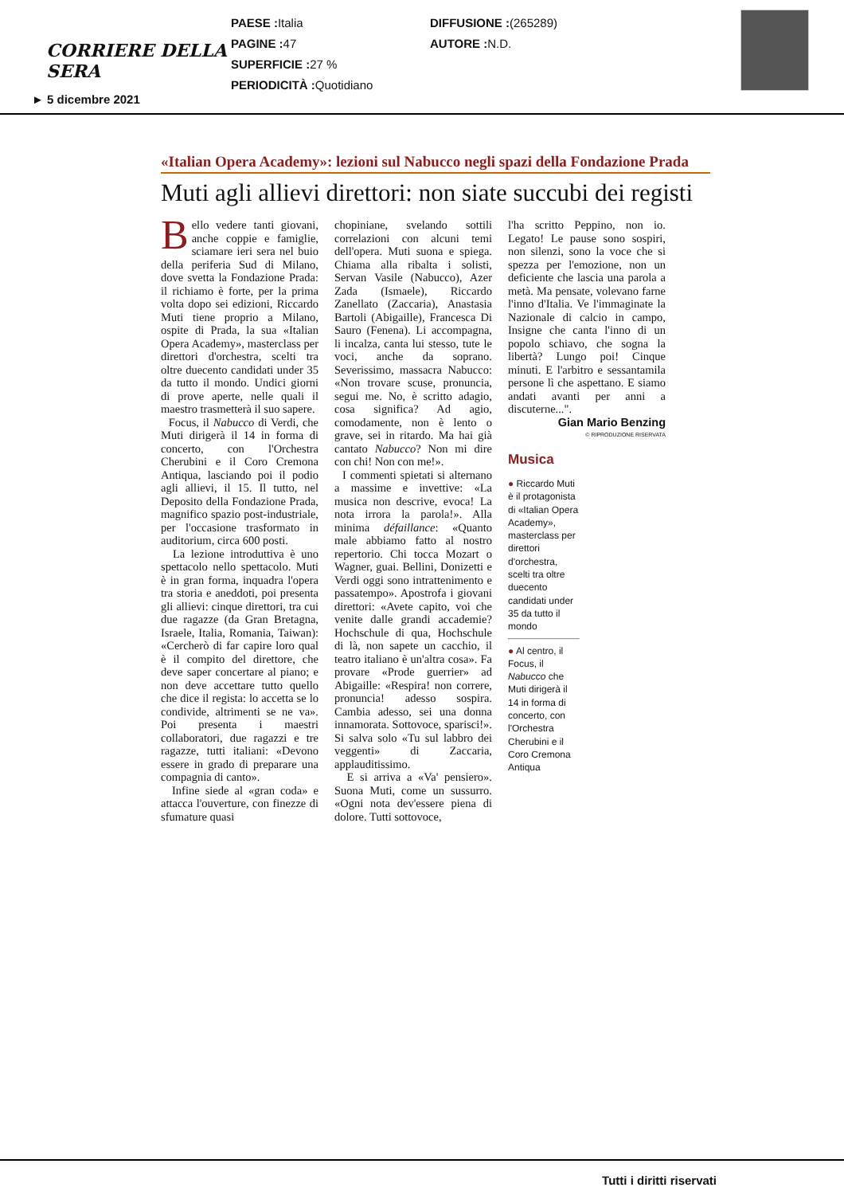CORRIERE DELLA SERA
PAESE : Italia
PAGINE : 47
SUPERFICIE : 27 %
PERIODICITÀ : Quotidiano
DIFFUSIONE :(265289)
AUTORE : N.D.
► 5 dicembre 2021
«Italian Opera Academy»: lezioni sul Nabucco negli spazi della Fondazione Prada
Muti agli allievi direttori: non siate succubi dei registi
Bello vedere tanti giovani, anche coppie e famiglie, sciamare ieri sera nel buio della periferia Sud di Milano, dove svetta la Fondazione Prada: il richiamo è forte, per la prima volta dopo sei edizioni, Riccardo Muti tiene proprio a Milano, ospite di Prada, la sua «Italian Opera Academy», masterclass per direttori d'orchestra, scelti tra oltre duecento candidati under 35 da tutto il mondo. Undici giorni di prove aperte, nelle quali il maestro trasmetterà il suo sapere.
Focus, il Nabucco di Verdi, che Muti dirigerà il 14 in forma di concerto, con l'Orchestra Cherubini e il Coro Cremona Antiqua, lasciando poi il podio agli allievi, il 15. Il tutto, nel Deposito della Fondazione Prada, magnifico spazio post-industriale, per l'occasione trasformato in auditorium, circa 600 posti.
La lezione introduttiva è uno spettacolo nello spettacolo. Muti è in gran forma, inquadra l'opera tra storia e aneddoti, poi presenta gli allievi: cinque direttori, tra cui due ragazze (da Gran Bretagna, Israele, Italia, Romania, Taiwan): «Cercherò di far capire loro qual è il compito del direttore, che deve saper concertare al piano; e non deve accettare tutto quello che dice il regista: lo accetta se lo condivide, altrimenti se ne va». Poi presenta i maestri collaboratori, due ragazzi e tre ragazze, tutti italiani: «Devono essere in grado di preparare una compagnia di canto».
Infine siede al «gran coda» e attacca l'ouverture, con finezze di sfumature quasi
chopiniane, svelando sottili correlazioni con alcuni temi dell'opera. Muti suona e spiega. Chiama alla ribalta i solisti, Servan Vasile (Nabucco), Azer Zada (Ismaele), Riccardo Zanellato (Zaccaria), Anastasia Bartoli (Abigaille), Francesca Di Sauro (Fenena). Li accompagna, li incalza, canta lui stesso, tute le voci, anche da soprano. Severissimo, massacra Nabucco: «Non trovare scuse, pronuncia, segui me. No, è scritto adagio, cosa significa? Ad agio, comodamente, non è lento o grave, sei in ritardo. Ma hai già cantato Nabucco? Non mi dire con chi! Non con me!».
I commenti spietati si alternano a massime e invettive: «La musica non descrive, evoca! La nota irrora la parola!». Alla minima défaillance: «Quanto male abbiamo fatto al nostro repertorio. Chi tocca Mozart o Wagner, guai. Bellini, Donizetti e Verdi oggi sono intrattenimento e passatempo». Apostrofa i giovani direttori: «Avete capito, voi che venite dalle grandi accademie? Hochschule di qua, Hochschule di là, non sapete un cacchio, il teatro italiano è un'altra cosa». Fa provare «Prode guerrier» ad Abigaille: «Respira! non correre, pronuncia! adesso sospira. Cambia adesso, sei una donna innamorata. Sottovoce, sparisci!». Si salva solo «Tu sul labbro dei veggenti» di Zaccaria, applauditissimo.
E si arriva a «Va' pensiero». Suona Muti, come un sussurro. «Ogni nota dev'essere piena di dolore. Tutti sottovoce,
l'ha scritto Peppino, non io. Legato! Le pause sono sospiri, non silenzi, sono la voce che si spezza per l'emozione, non un deficiente che lascia una parola a metà. Ma pensate, volevano farne l'inno d'Italia. Ve l'immaginate la Nazionale di calcio in campo, Insigne che canta l'inno di un popolo schiavo, che sogna la libertà? Lungo poi! Cinque minuti. E l'arbitro e sessantamila persone lì che aspettano. E siamo andati avanti per anni a discuterne...".
Gian Mario Benzing
© RIPRODUZIONE RISERVATA
Musica
● Riccardo Muti è il protagonista di «Italian Opera Academy», masterclass per direttori d'orchestra, scelti tra oltre duecento candidati under 35 da tutto il mondo
● Al centro, il Focus, il Nabucco che Muti dirigerà il 14 in forma di concerto, con l'Orchestra Cherubini e il Coro Cremona Antiqua
Tutti i diritti riservati